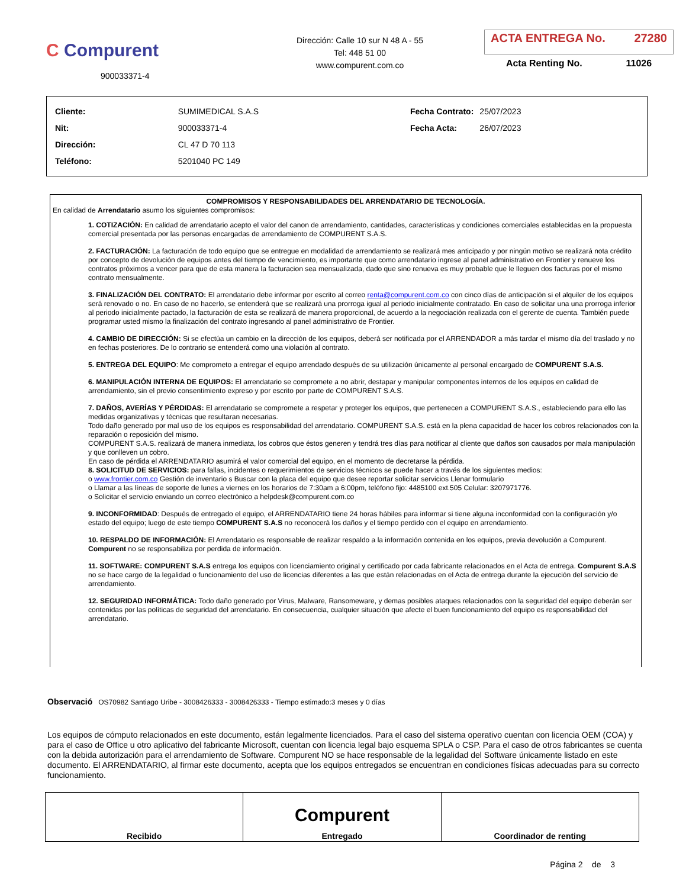C Compurent
900033371-4
Dirección: Calle 10 sur N 48 A - 55
Tel: 448 51 00
www.compurent.com.co
ACTA ENTREGA No. 27280
Acta Renting No. 11026
| Cliente: | SUMIMEDICAL S.A.S |
| Nit: | 900033371-4 |
| Dirección: | CL 47 D 70 113 |
| Teléfono: | 5201040 PC 149 |
| Fecha Contrato: | 25/07/2023 |
| Fecha Acta: | 26/07/2023 |
COMPROMISOS Y RESPONSABILIDADES DEL ARRENDATARIO DE TECNOLOGÍA.
En calidad de Arrendatario asumo los siguientes compromisos:
1. COTIZACIÓN: En calidad de arrendatario acepto el valor del canon de arrendamiento, cantidades, características y condiciones comerciales establecidas en la propuesta comercial presentada por las personas encargadas de arrendamiento de COMPURENT S.A.S.
2. FACTURACIÓN: La facturación de todo equipo que se entregue en modalidad de arrendamiento se realizará mes anticipado y por ningún motivo se realizará nota crédito por concepto de devolución de equipos antes del tiempo de vencimiento, es importante que como arrendatario ingrese al panel administrativo en Frontier y renueve los contratos próximos a vencer para que de esta manera la facturacion sea mensualizada, dado que sino renueva es muy probable que le lleguen dos facturas por el mismo contrato mensualmente.
3. FINALIZACIÓN DEL CONTRATO: El arrendatario debe informar por escrito al correo renta@compurent.com.co con cinco días de anticipación si el alquiler de los equipos será renovado o no. En caso de no hacerlo, se entenderá que se realizará una prorroga igual al periodo inicialmente contratado. En caso de solicitar una una prorroga inferior al periodo inicialmente pactado, la facturación de esta se realizará de manera proporcional, de acuerdo a la negociación realizada con el gerente de cuenta. También puede programar usted mismo la finalización del contrato ingresando al panel administrativo de Frontier.
4. CAMBIO DE DIRECCIÓN: Si se efectúa un cambio en la dirección de los equipos, deberá ser notificada por el ARRENDADOR a más tardar el mismo día del traslado y no en fechas posteriores. De lo contrario se entenderá como una violación al contrato.
5. ENTREGA DEL EQUIPO: Me comprometo a entregar el equipo arrendado después de su utilización únicamente al personal encargado de COMPURENT S.A.S.
6. MANIPULACIÓN INTERNA DE EQUIPOS: El arrendatario se compromete a no abrir, destapar y manipular componentes internos de los equipos en calidad de arrendamiento, sin el previo consentimiento expreso y por escrito por parte de COMPURENT S.A.S.
7. DAÑOS, AVERÍAS Y PÉRDIDAS: El arrendatario se compromete a respetar y proteger los equipos, que pertenecen a COMPURENT S.A.S., estableciendo para ello las medidas organizativas y técnicas que resultaran necesarias.
Todo daño generado por mal uso de los equipos es responsabilidad del arrendatario. COMPURENT S.A.S. está en la plena capacidad de hacer los cobros relacionados con la reparación o reposición del mismo.
COMPURENT S.A.S. realizará de manera inmediata, los cobros que éstos generen y tendrá tres días para notificar al cliente que daños son causados por mala manipulación y que conlleven un cobro.
En caso de pérdida el ARRENDATARIO asumirá el valor comercial del equipo, en el momento de decretarse la pérdida.
8. SOLICITUD DE SERVICIOS: para fallas, incidentes o requerimientos de servicios técnicos se puede hacer a través de los siguientes medios:
o www.frontier.com.co Gestión de inventario s Buscar con la placa del equipo que desee reportar solicitar servicios Llenar formulario
o Llamar a las líneas de soporte de lunes a viernes en los horarios de 7:30am a 6:00pm, teléfono fijo: 4485100 ext.505 Celular: 3207971776.
o Solicitar el servicio enviando un correo electrónico a helpdesk@compurent.com.co
9. INCONFORMIDAD: Después de entregado el equipo, el ARRENDATARIO tiene 24 horas hábiles para informar si tiene alguna inconformidad con la configuración y/o estado del equipo; luego de este tiempo COMPURENT S.A.S no reconocerá los daños y el tiempo perdido con el equipo en arrendamiento.
10. RESPALDO DE INFORMACIÓN: El Arrendatario es responsable de realizar respaldo a la información contenida en los equipos, previa devolución a Compurent. Compurent no se responsabiliza por perdida de información.
11. SOFTWARE: COMPURENT S.A.S entrega los equipos con licenciamiento original y certificado por cada fabricante relacionados en el Acta de entrega. Compurent S.A.S no se hace cargo de la legalidad o funcionamiento del uso de licencias diferentes a las que están relacionadas en el Acta de entrega durante la ejecución del servicio de arrendamiento.
12. SEGURIDAD INFORMÁTICA: Todo daño generado por Virus, Malware, Ransomeware, y demas posibles ataques relacionados con la seguridad del equipo deberán ser contenidas por las políticas de seguridad del arrendatario. En consecuencia, cualquier situación que afecte el buen funcionamiento del equipo es responsabilidad del arrendatario.
Observació OS70982 Santiago Uribe - 3008426333 - 3008426333 - Tiempo estimado:3 meses y 0 días
Los equipos de cómputo relacionados en este documento, están legalmente licenciados. Para el caso del sistema operativo cuentan con licencia OEM (COA) y para el caso de Office u otro aplicativo del fabricante Microsoft, cuentan con licencia legal bajo esquema SPLA o CSP. Para el caso de otros fabricantes se cuenta con la debida autorización para el arrendamiento de Software. Compurent NO se hace responsable de la legalidad del Software únicamente listado en este documento. El ARRENDATARIO, al firmar este documento, acepta que los equipos entregados se encuentran en condiciones físicas adecuadas para su correcto funcionamiento.
| Recibido | Compurent Entregado | Coordinador de renting |
Página 2 de 3